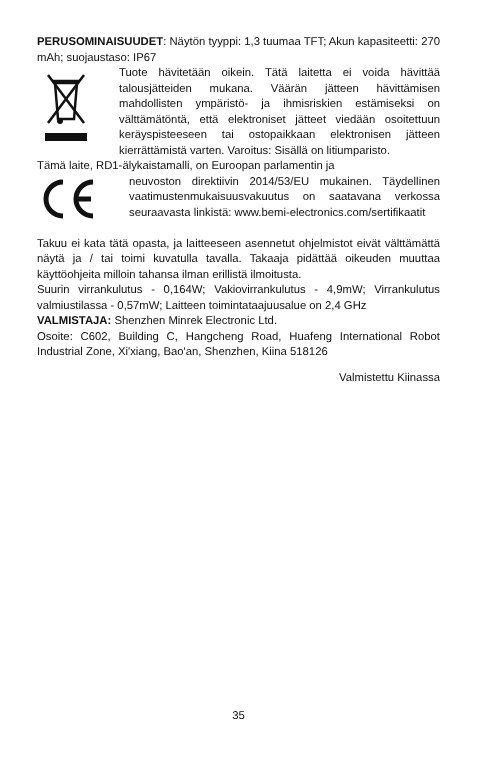PERUSOMINAISUUDET: Näytön tyyppi: 1,3 tuumaa TFT; Akun kapasiteetti: 270 mAh; suojaustaso: IP67
Tuote hävitetään oikein. Tätä laitetta ei voida hävittää talousjätteiden mukana. Väärän jätteen hävittämisen mahdollisten ympäristö- ja ihmisriskien estämiseksi on välttämätöntä, että elektroniset jätteet viedään osoitettuun keräyspisteeseen tai ostopaikkaan elektronisen jätteen kierrättämistä varten. Varoitus: Sisällä on litiumparisto.
Tämä laite, RD1-älykaistamalli, on Euroopan parlamentin ja
neuvoston direktiivin 2014/53/EU mukainen. Täydellinen vaatimustenmukaisuusvakuutus on saatavana verkossa seuraavasta linkistä: www.bemi-electronics.com/sertifikaatit
Takuu ei kata tätä opasta, ja laitteeseen asennetut ohjelmistot eivät välttämättä näytä ja / tai toimi kuvatulla tavalla. Takaaja pidättää oikeuden muuttaa käyttöohjeita milloin tahansa ilman erillistä ilmoitusta.
Suurin virrankulutus - 0,164W; Vakiovirrankulutus - 4,9mW; Virrankulutus valmiustilassa - 0,57mW; Laitteen toimintataajuusalue on 2,4 GHz
VALMISTAJA: Shenzhen Minrek Electronic Ltd.
Osoite: C602, Building C, Hangcheng Road, Huafeng International Robot Industrial Zone, Xi'xiang, Bao'an, Shenzhen, Kiina 518126
Valmistettu Kiinassa
35